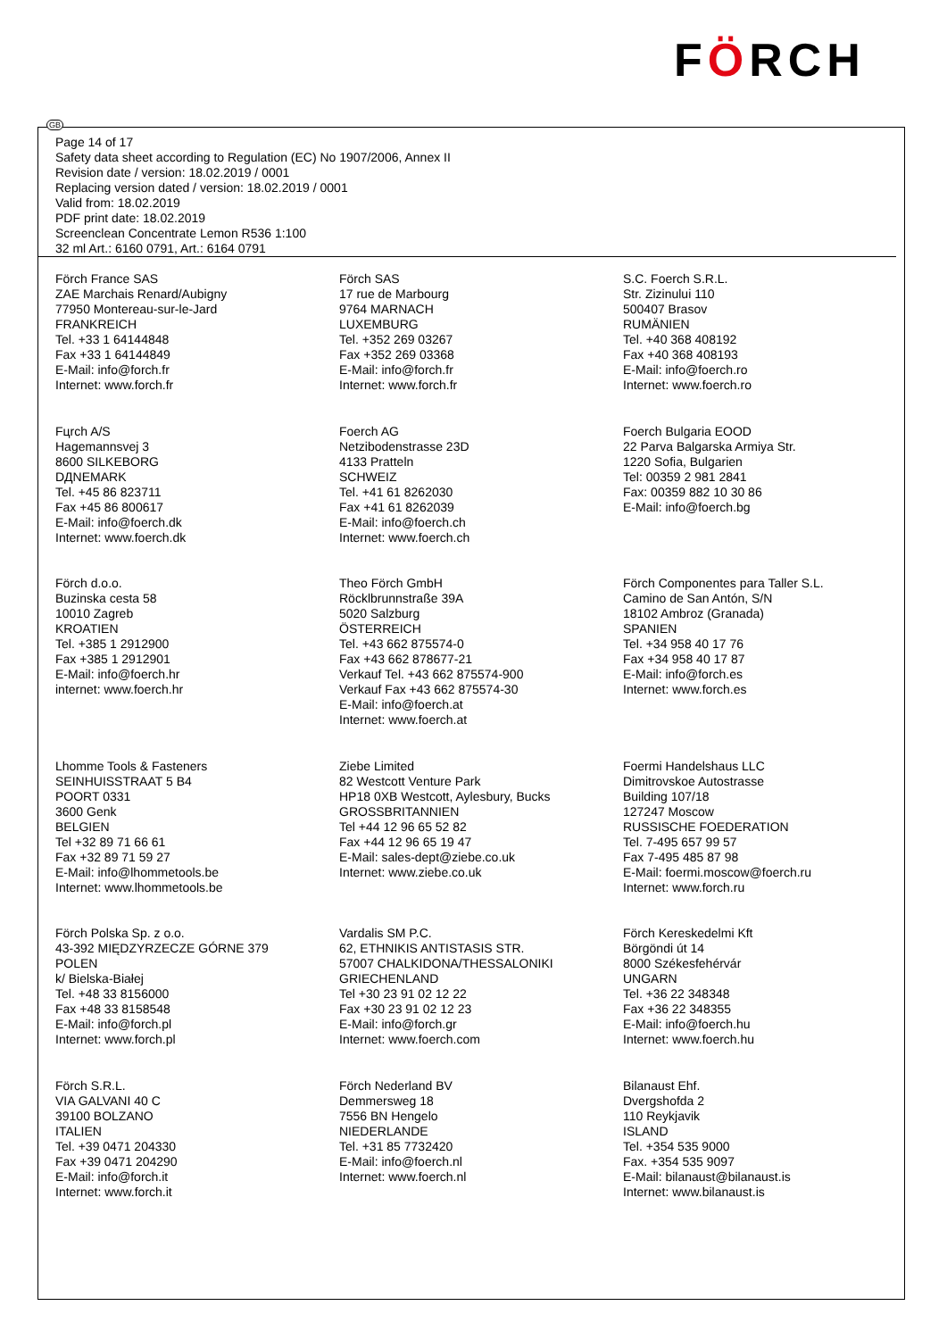FÖRCH
GB
Page 14 of 17
Safety data sheet according to Regulation (EC) No 1907/2006, Annex II
Revision date / version: 18.02.2019 / 0001
Replacing version dated / version: 18.02.2019 / 0001
Valid from: 18.02.2019
PDF print date: 18.02.2019
Screenclean Concentrate Lemon R536 1:100
32 ml Art.: 6160 0791, Art.: 6164 0791
Förch France SAS
ZAE Marchais Renard/Aubigny
77950 Montereau-sur-le-Jard
FRANKREICH
Tel. +33 1 64144848
Fax +33 1 64144849
E-Mail: info@forch.fr
Internet: www.forch.fr
Förch SAS
17 rue de Marbourg
9764 MARNACH
LUXEMBURG
Tel. +352 269 03267
Fax +352 269 03368
E-Mail: info@forch.fr
Internet: www.forch.fr
S.C. Foerch S.R.L.
Str. Zizinului 110
500407 Brasov
RUMÄNIEN
Tel. +40 368 408192
Fax +40 368 408193
E-Mail: info@foerch.ro
Internet: www.foerch.ro
Fцrch A/S
Hagemannsvej 3
8600 SILKEBORG
DДNEMARK
Tel. +45 86 823711
Fax +45 86 800617
E-Mail: info@foerch.dk
Internet: www.foerch.dk
Foerch AG
Netzibodenstrasse 23D
4133 Pratteln
SCHWEIZ
Tel. +41 61 8262030
Fax +41 61 8262039
E-Mail: info@foerch.ch
Internet: www.foerch.ch
Foerch Bulgaria EOOD
22 Parva Balgarska Armiya Str.
1220 Sofia, Bulgarien
Tel: 00359 2 981 2841
Fax: 00359 882 10 30 86
E-Mail: info@foerch.bg
Förch d.o.o.
Buzinska cesta 58
10010 Zagreb
KROATIEN
Tel. +385 1 2912900
Fax +385 1 2912901
E-Mail: info@foerch.hr
internet: www.foerch.hr
Theo Förch GmbH
Röcklbrunnstraße 39A
5020 Salzburg
ÖSTERREICH
Tel. +43 662 875574-0
Fax +43 662 878677-21
Verkauf Tel. +43 662 875574-900
Verkauf Fax +43 662 875574-30
E-Mail: info@foerch.at
Internet: www.foerch.at
Förch Componentes para Taller S.L.
Camino de San Antón, S/N
18102 Ambroz (Granada)
SPANIEN
Tel. +34 958 40 17 76
Fax +34 958 40 17 87
E-Mail: info@forch.es
Internet: www.forch.es
Lhomme Tools & Fasteners
SEINHUISSTRAAT 5 B4
POORT 0331
3600 Genk
BELGIEN
Tel +32 89 71 66 61
Fax +32 89 71 59 27
E-Mail: info@lhommetools.be
Internet: www.lhommetools.be
Ziebe Limited
82 Westcott Venture Park
HP18 0XB Westcott, Aylesbury, Bucks
GROSSBRITANNIEN
Tel +44 12 96 65 52 82
Fax +44 12 96 65 19 47
E-Mail: sales-dept@ziebe.co.uk
Internet: www.ziebe.co.uk
Foermi Handelshaus LLC
Dimitrovskoe Autostrasse
Building 107/18
127247 Moscow
RUSSISCHE FOEDERATION
Tel. 7-495 657 99 57
Fax 7-495 485 87 98
E-Mail: foermi.moscow@foerch.ru
Internet: www.forch.ru
Förch Polska Sp. z o.o.
43-392 MIĘDZYRZECZE GÓRNE 379
POLEN
k/ Bielska-Białej
Tel. +48 33 8156000
Fax +48 33 8158548
E-Mail: info@forch.pl
Internet: www.forch.pl
Vardalis SM P.C.
62, ETHNIKIS ANTISTASIS STR.
57007 CHALKIDONA/THESSALONIKI
GRIECHENLAND
Tel +30 23 91 02 12 22
Fax +30 23 91 02 12 23
E-Mail: info@forch.gr
Internet: www.foerch.com
Förch Kereskedelmi Kft
Börgöndi út 14
8000 Székesfehérvár
UNGARN
Tel. +36 22 348348
Fax +36 22 348355
E-Mail: info@foerch.hu
Internet: www.foerch.hu
Förch S.R.L.
VIA GALVANI 40 C
39100 BOLZANO
ITALIEN
Tel. +39 0471 204330
Fax +39 0471 204290
E-Mail: info@forch.it
Internet: www.forch.it
Förch Nederland BV
Demmersweg 18
7556 BN Hengelo
NIEDERLANDE
Tel. +31 85 7732420
E-Mail: info@foerch.nl
Internet: www.foerch.nl
Bilanaust Ehf.
Dvergshofda 2
110 Reykjavik
ISLAND
Tel. +354 535 9000
Fax. +354 535 9097
E-Mail: bilanaust@bilanaust.is
Internet: www.bilanaust.is